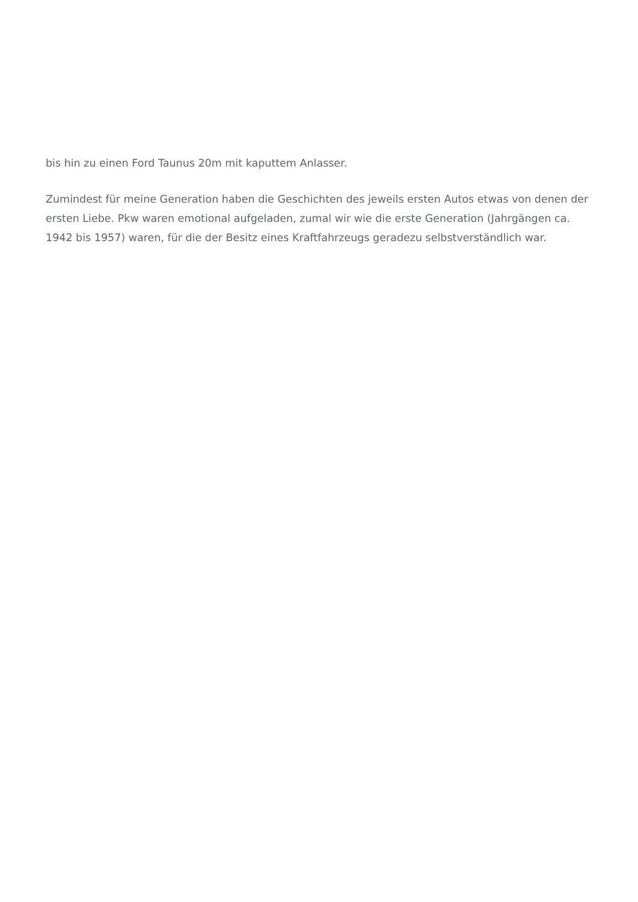bis hin zu einen Ford Taunus 20m mit kaputtem Anlasser.
Zumindest für meine Generation haben die Geschichten des jeweils ersten Autos etwas von denen der ersten Liebe. Pkw waren emotional aufgeladen, zumal wir wie die erste Generation (Jahrgängen ca. 1942 bis 1957) waren, für die der Besitz eines Kraftfahrzeugs geradezu selbstverständlich war.